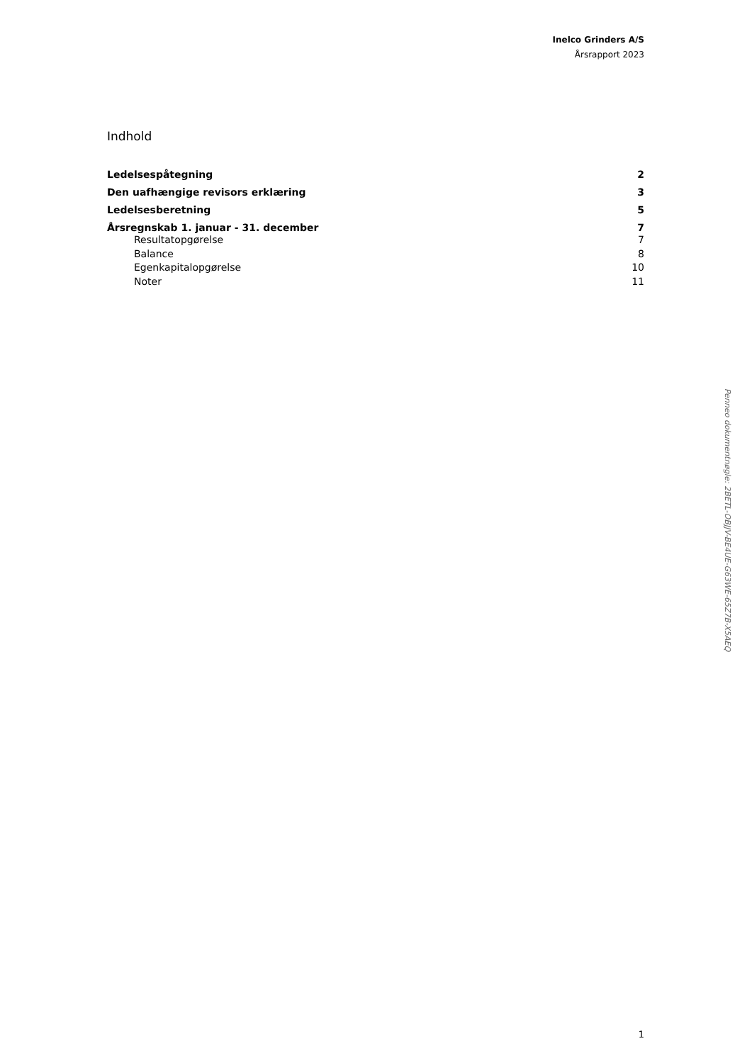Inelco Grinders A/S
Årsrapport 2023
Indhold
Ledelsespåtegning 2
Den uafhængige revisors erklæring 3
Ledelsesberetning 5
Årsregnskab 1. januar - 31. december 7
Resultatopgørelse 7
Balance 8
Egenkapitalopgørelse 10
Noter 11
1
Penneo dokumentnøgle: 2BETL-OBJJV-BE4UE-G63WE-65Z7B-X5AEQ